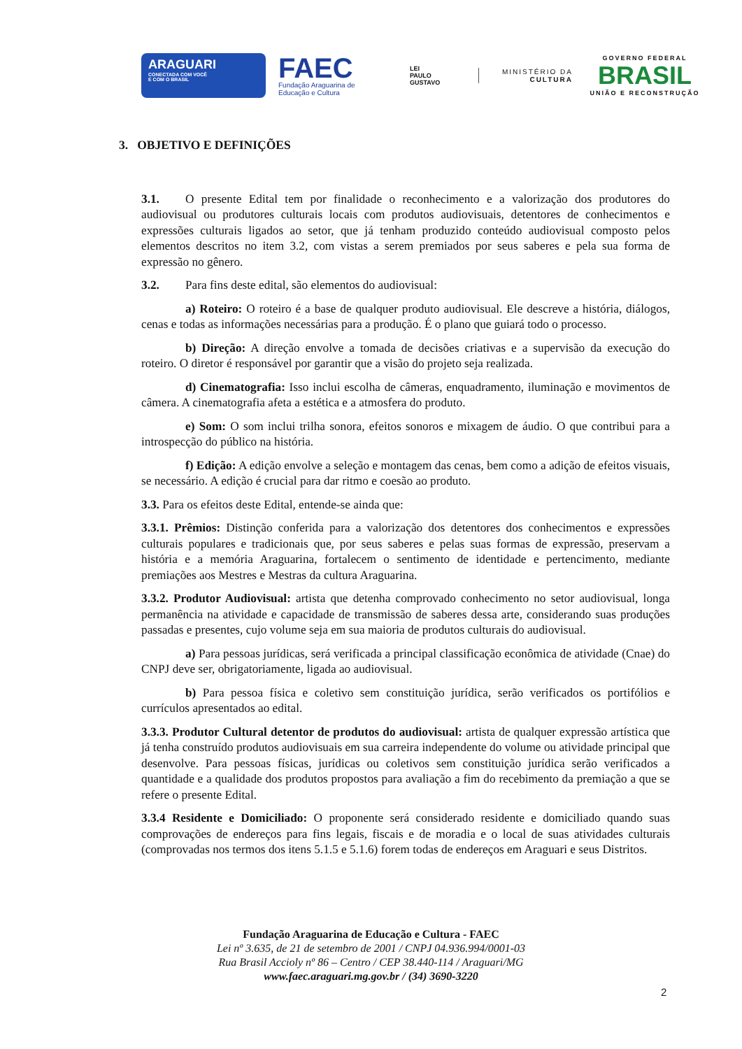ARAGUARI
CONECTADA COM VOCÊ
E COM O BRASIL
FAEC
Fundação Araguarina de
Educação e Cultura
LEI
PAULO
GUSTAVO
MINISTÉRIO DA
CULTURA
GOVERNO FEDERAL
BRASIL
UNIÃO E RECONSTRUÇÃO
3. OBJETIVO E DEFINIÇÕES
3.1. O presente Edital tem por finalidade o reconhecimento e a valorização dos produtores do audiovisual ou produtores culturais locais com produtos audiovisuais, detentores de conhecimentos e expressões culturais ligados ao setor, que já tenham produzido conteúdo audiovisual composto pelos elementos descritos no item 3.2, com vistas a serem premiados por seus saberes e pela sua forma de expressão no gênero.
3.2. Para fins deste edital, são elementos do audiovisual:
a) Roteiro: O roteiro é a base de qualquer produto audiovisual. Ele descreve a história, diálogos, cenas e todas as informações necessárias para a produção. É o plano que guiará todo o processo.
b) Direção: A direção envolve a tomada de decisões criativas e a supervisão da execução do roteiro. O diretor é responsável por garantir que a visão do projeto seja realizada.
d) Cinematografia: Isso inclui escolha de câmeras, enquadramento, iluminação e movimentos de câmera. A cinematografia afeta a estética e a atmosfera do produto.
e) Som: O som inclui trilha sonora, efeitos sonoros e mixagem de áudio. O que contribui para a introspecção do público na história.
f) Edição: A edição envolve a seleção e montagem das cenas, bem como a adição de efeitos visuais, se necessário. A edição é crucial para dar ritmo e coesão ao produto.
3.3. Para os efeitos deste Edital, entende-se ainda que:
3.3.1. Prêmios: Distinção conferida para a valorização dos detentores dos conhecimentos e expressões culturais populares e tradicionais que, por seus saberes e pelas suas formas de expressão, preservam a história e a memória Araguarina, fortalecem o sentimento de identidade e pertencimento, mediante premiações aos Mestres e Mestras da cultura Araguarina.
3.3.2. Produtor Audiovisual: artista que detenha comprovado conhecimento no setor audiovisual, longa permanência na atividade e capacidade de transmissão de saberes dessa arte, considerando suas produções passadas e presentes, cujo volume seja em sua maioria de produtos culturais do audiovisual.
a) Para pessoas jurídicas, será verificada a principal classificação econômica de atividade (Cnae) do CNPJ deve ser, obrigatoriamente, ligada ao audiovisual.
b) Para pessoa física e coletivo sem constituição jurídica, serão verificados os portifólios e currículos apresentados ao edital.
3.3.3. Produtor Cultural detentor de produtos do audiovisual: artista de qualquer expressão artística que já tenha construído produtos audiovisuais em sua carreira independente do volume ou atividade principal que desenvolve. Para pessoas físicas, jurídicas ou coletivos sem constituição jurídica serão verificados a quantidade e a qualidade dos produtos propostos para avaliação a fim do recebimento da premiação a que se refere o presente Edital.
3.3.4 Residente e Domiciliado: O proponente será considerado residente e domiciliado quando suas comprovações de endereços para fins legais, fiscais e de moradia e o local de suas atividades culturais (comprovadas nos termos dos itens 5.1.5 e 5.1.6) forem todas de endereços em Araguari e seus Distritos.
Fundação Araguarina de Educação e Cultura - FAEC
Lei nº 3.635, de 21 de setembro de 2001 / CNPJ 04.936.994/0001-03
Rua Brasil Accioly nº 86 – Centro / CEP 38.440-114 / Araguari/MG
www.faec.araguari.mg.gov.br / (34) 3690-3220
2